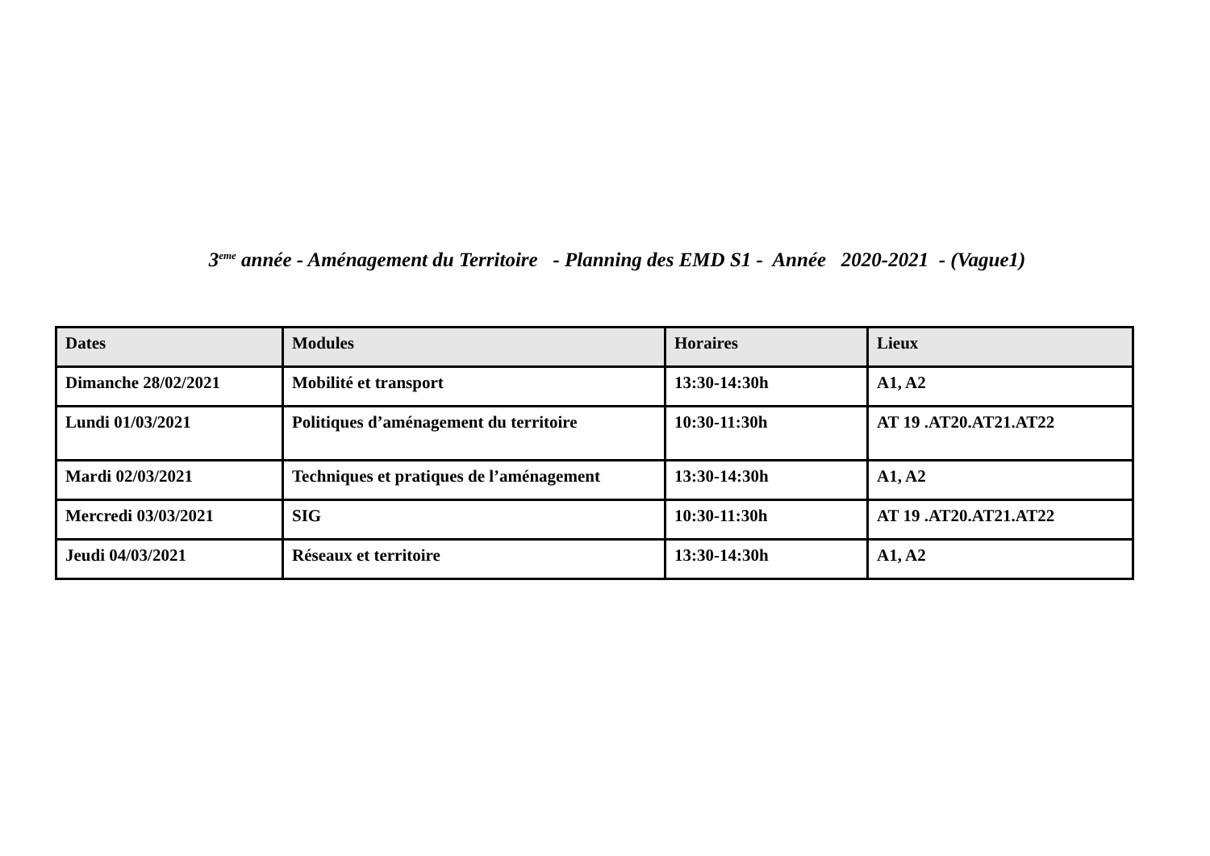3<sup>eme</sup> année - Aménagement du Territoire - Planning des EMD S1 - Année 2020-2021 - (Vague1)
| Dates | Modules | Horaires | Lieux |
| --- | --- | --- | --- |
| Dimanche 28/02/2021 | Mobilité et transport | 13:30-14:30h | A1, A2 |
| Lundi 01/03/2021 | Politiques d’aménagement du territoire | 10:30-11:30h | AT 19 .AT20.AT21.AT22 |
| Mardi 02/03/2021 | Techniques et pratiques de l’aménagement | 13:30-14:30h | A1, A2 |
| Mercredi 03/03/2021 | SIG | 10:30-11:30h | AT 19 .AT20.AT21.AT22 |
| Jeudi 04/03/2021 | Réseaux et territoire | 13:30-14:30h | A1, A2 |